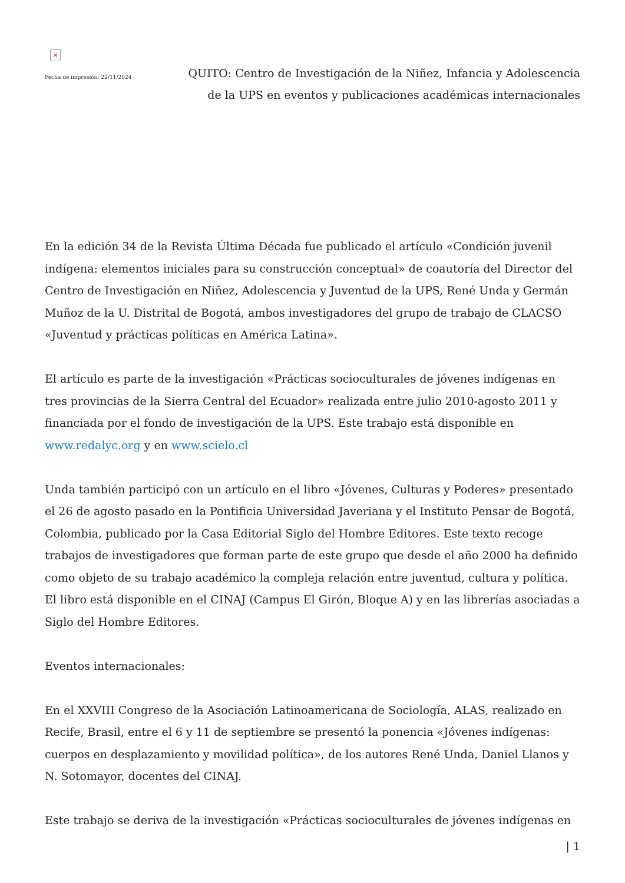×
Fecha de impresión: 22/11/2024
QUITO: Centro de Investigación de la Niñez, Infancia y Adolescencia
de la UPS en eventos y publicaciones académicas internacionales
En la edición 34 de la Revista Última Década fue publicado el artículo «Condición juvenil indígena: elementos iniciales para su construcción conceptual» de coautoría del Director del Centro de Investigación en Niñez, Adolescencia y Juventud de la UPS, René Unda y Germán Muñoz de la U. Distrital de Bogotá, ambos investigadores del grupo de trabajo de CLACSO «Juventud y prácticas políticas en América Latina».
El artículo es parte de la investigación «Prácticas socioculturales de jóvenes indígenas en tres provincias de la Sierra Central del Ecuador» realizada entre julio 2010-agosto 2011 y financiada por el fondo de investigación de la UPS. Este trabajo está disponible en www.redalyc.org y en www.scielo.cl
Unda también participó con un artículo en el libro «Jóvenes, Culturas y Poderes» presentado el 26 de agosto pasado en la Pontificia Universidad Javeriana y el Instituto Pensar de Bogotá, Colombia, publicado por la Casa Editorial Siglo del Hombre Editores. Este texto recoge trabajos de investigadores que forman parte de este grupo que desde el año 2000 ha definido como objeto de su trabajo académico la compleja relación entre juventud, cultura y política. El libro está disponible en el CINAJ (Campus El Girón, Bloque A) y en las librerías asociadas a Siglo del Hombre Editores.
Eventos internacionales:
En el XXVIII Congreso de la Asociación Latinoamericana de Sociología, ALAS, realizado en Recife, Brasil, entre el 6 y 11 de septiembre se presentó la ponencia «Jóvenes indígenas: cuerpos en desplazamiento y movilidad política», de los autores René Unda, Daniel Llanos y N. Sotomayor, docentes del CINAJ.
Este trabajo se deriva de la investigación «Prácticas socioculturales de jóvenes indígenas en
| 1